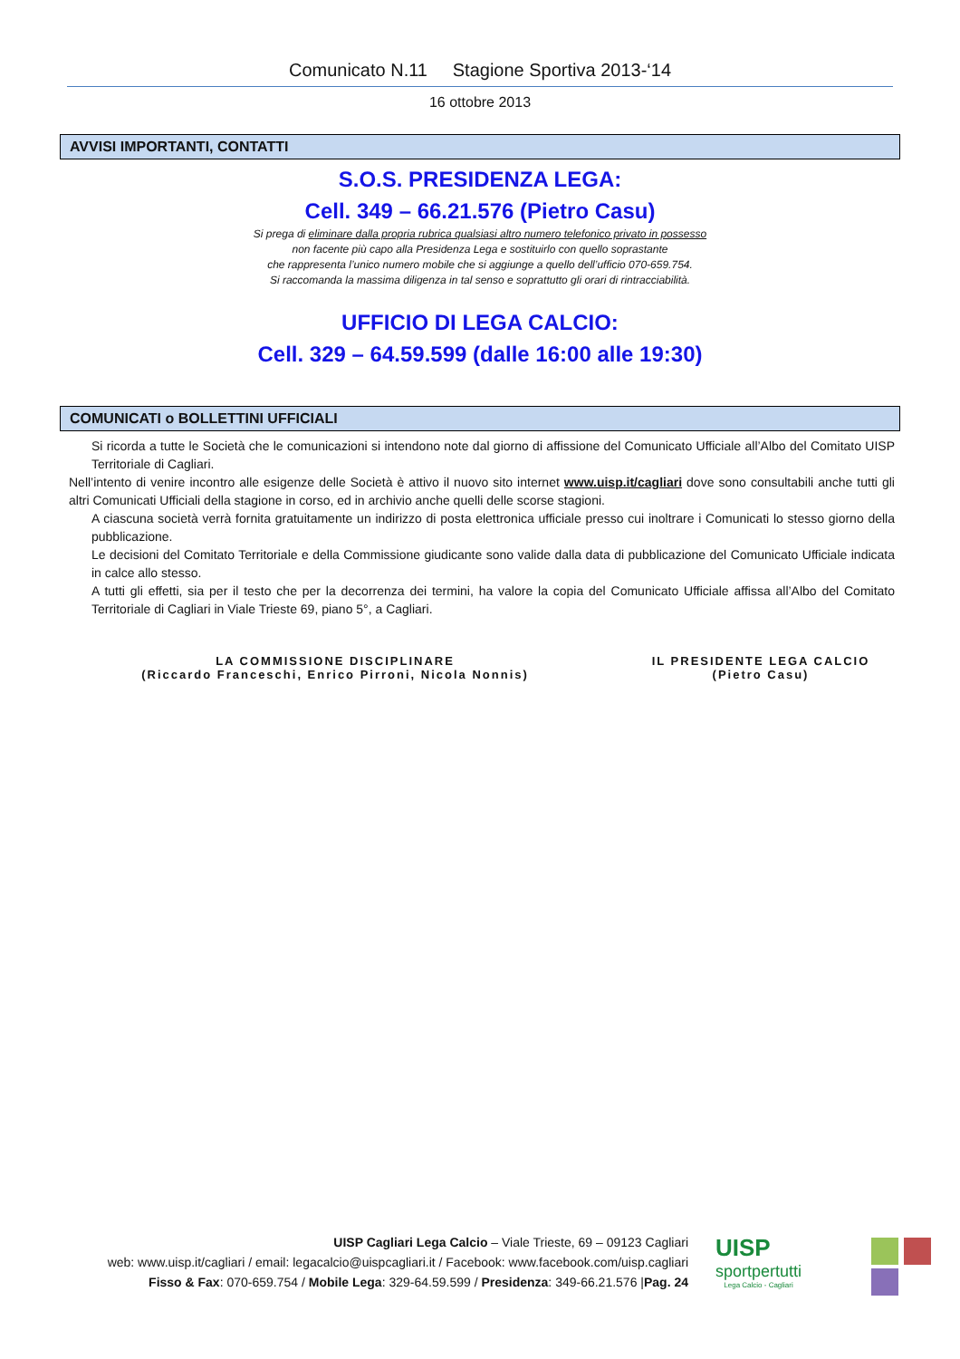Comunicato N.11 Stagione Sportiva 2013-‘14
16 ottobre 2013
AVVISI IMPORTANTI, CONTATTI
S.O.S. PRESIDENZA LEGA:
Cell. 349 – 66.21.576 (Pietro Casu)
Si prega di eliminare dalla propria rubrica qualsiasi altro numero telefonico privato in possesso
non facente più capo alla Presidenza Lega e sostituirlo con quello soprastante
che rappresenta l’unico numero mobile che si aggiunge a quello dell’ufficio 070-659.754.
Si raccomanda la massima diligenza in tal senso e soprattutto gli orari di rintracciabilità.
UFFICIO DI LEGA CALCIO:
Cell. 329 – 64.59.599 (dalle 16:00 alle 19:30)
COMUNICATI o BOLLETTINI UFFICIALI
Si ricorda a tutte le Società che le comunicazioni si intendono note dal giorno di affissione del Comunicato Ufficiale all’Albo del Comitato UISP Territoriale di Cagliari.
Nell’intento di venire incontro alle esigenze delle Società è attivo il nuovo sito internet www.uisp.it/cagliari dove sono consultabili anche tutti gli altri Comunicati Ufficiali della stagione in corso, ed in archivio anche quelli delle scorse stagioni.
A ciascuna società verrà fornita gratuitamente un indirizzo di posta elettronica ufficiale presso cui inoltrare i Comunicati lo stesso giorno della pubblicazione.
Le decisioni del Comitato Territoriale e della Commissione giudicante sono valide dalla data di pubblicazione del Comunicato Ufficiale indicata in calce allo stesso.
A tutti gli effetti, sia per il testo che per la decorrenza dei termini, ha valore la copia del Comunicato Ufficiale affissa all’Albo del Comitato Territoriale di Cagliari in Viale Trieste 69, piano 5°, a Cagliari.
LA COMMISSIONE DISCIPLINARE
(Riccardo Franceschi, Enrico Pirroni, Nicola Nonnis)
IL PRESIDENTE LEGA CALCIO
(Pietro Casu)
UISP Cagliari Lega Calcio – Viale Trieste, 69 – 09123 Cagliari
web: www.uisp.it/cagliari / email: legacalcio@uispcagliari.it / Facebook: www.facebook.com/uisp.cagliari
Fisso & Fax: 070-659.754 / Mobile Lega: 329-64.59.599 / Presidenza: 349-66.21.576 |Pag. 24
UISP
sportpertutti
Lega Calcio - Cagliari